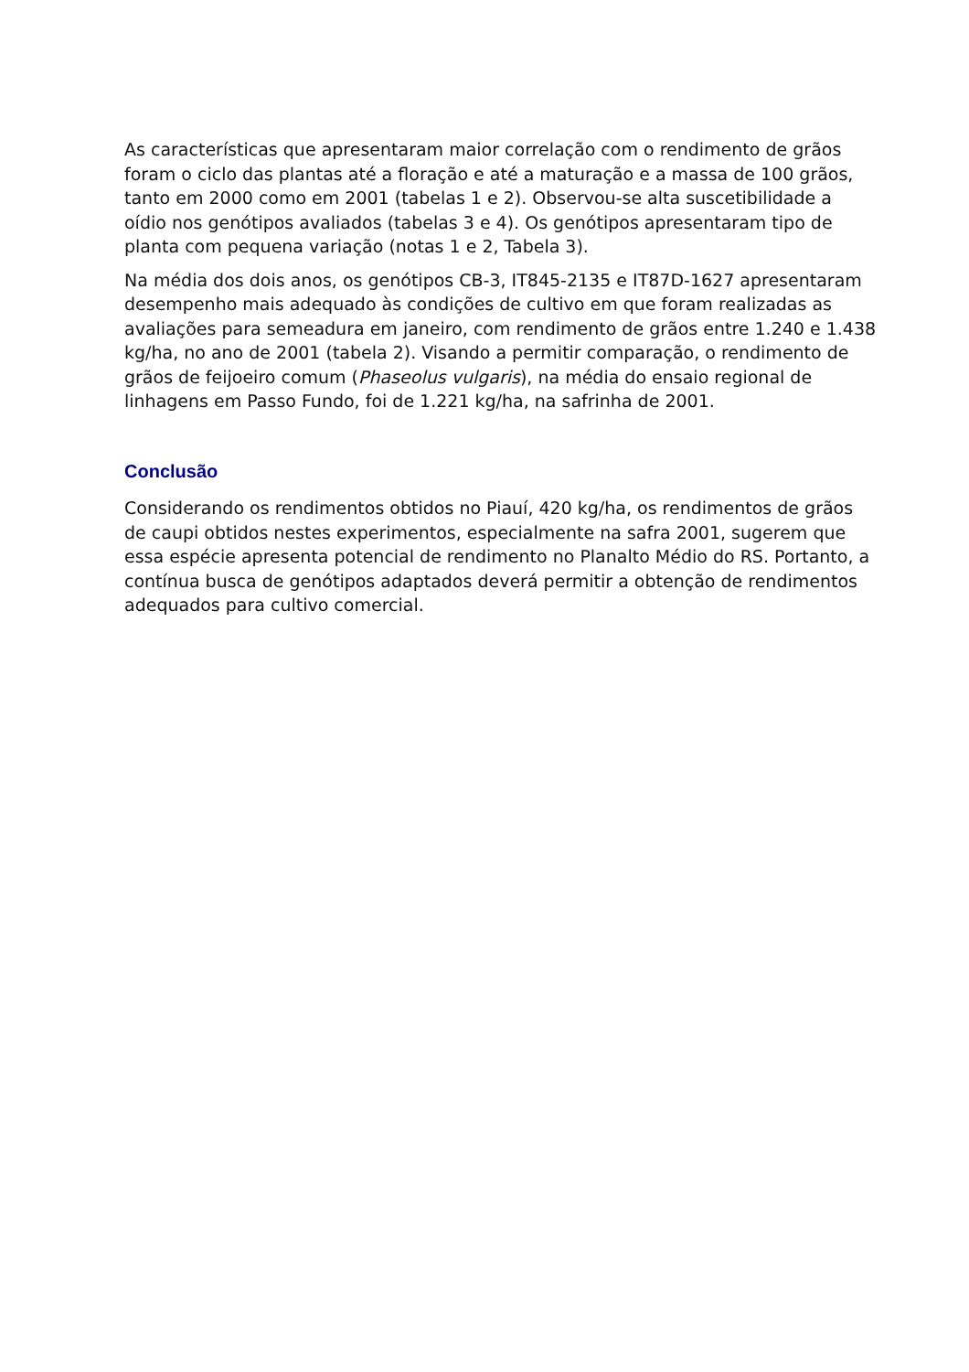As características que apresentaram maior correlação com o rendimento de grãos foram o ciclo das plantas até a floração e até a maturação e a massa de 100 grãos, tanto em 2000 como em 2001 (tabelas 1 e 2). Observou-se alta suscetibilidade a oídio nos genótipos avaliados (tabelas 3 e 4). Os genótipos apresentaram tipo de planta com pequena variação (notas 1 e 2, Tabela 3).
Na média dos dois anos, os genótipos CB-3, IT845-2135 e IT87D-1627 apresentaram desempenho mais adequado às condições de cultivo em que foram realizadas as avaliações para semeadura em janeiro, com rendimento de grãos entre 1.240 e 1.438 kg/ha, no ano de 2001 (tabela 2). Visando a permitir comparação, o rendimento de grãos de feijoeiro comum (Phaseolus vulgaris), na média do ensaio regional de linhagens em Passo Fundo, foi de 1.221 kg/ha, na safrinha de 2001.
Conclusão
Considerando os rendimentos obtidos no Piauí, 420 kg/ha, os rendimentos de grãos de caupi obtidos nestes experimentos, especialmente na safra 2001, sugerem que essa espécie apresenta potencial de rendimento no Planalto Médio do RS. Portanto, a contínua busca de genótipos adaptados deverá permitir a obtenção de rendimentos adequados para cultivo comercial.